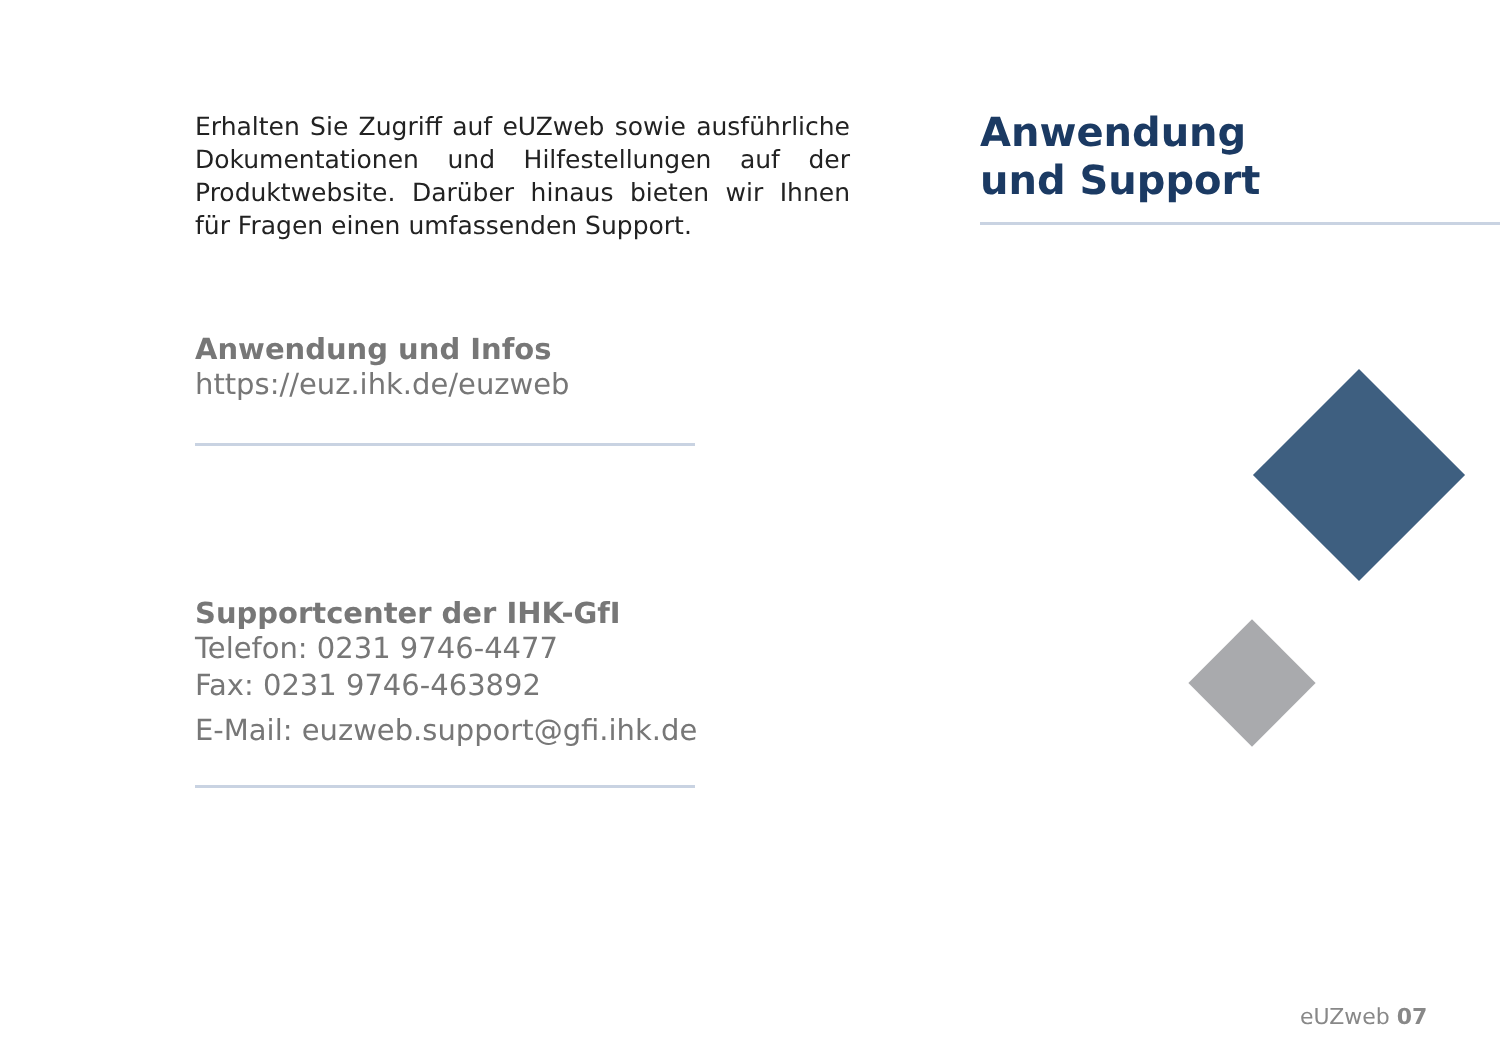Erhalten Sie Zugriff auf eUZweb sowie ausführliche Dokumentationen und Hilfestellungen auf der Produktwebsite. Darüber hinaus bieten wir Ihnen für Fragen einen umfassenden Support.
Anwendung und Infos
https://euz.ihk.de/euzweb
Supportcenter der IHK-GfI
Telefon: 0231 9746-4477
Fax: 0231 9746-463892
E-Mail: euzweb.support@gfi.ihk.de
Anwendung
und Support
eUZweb 07